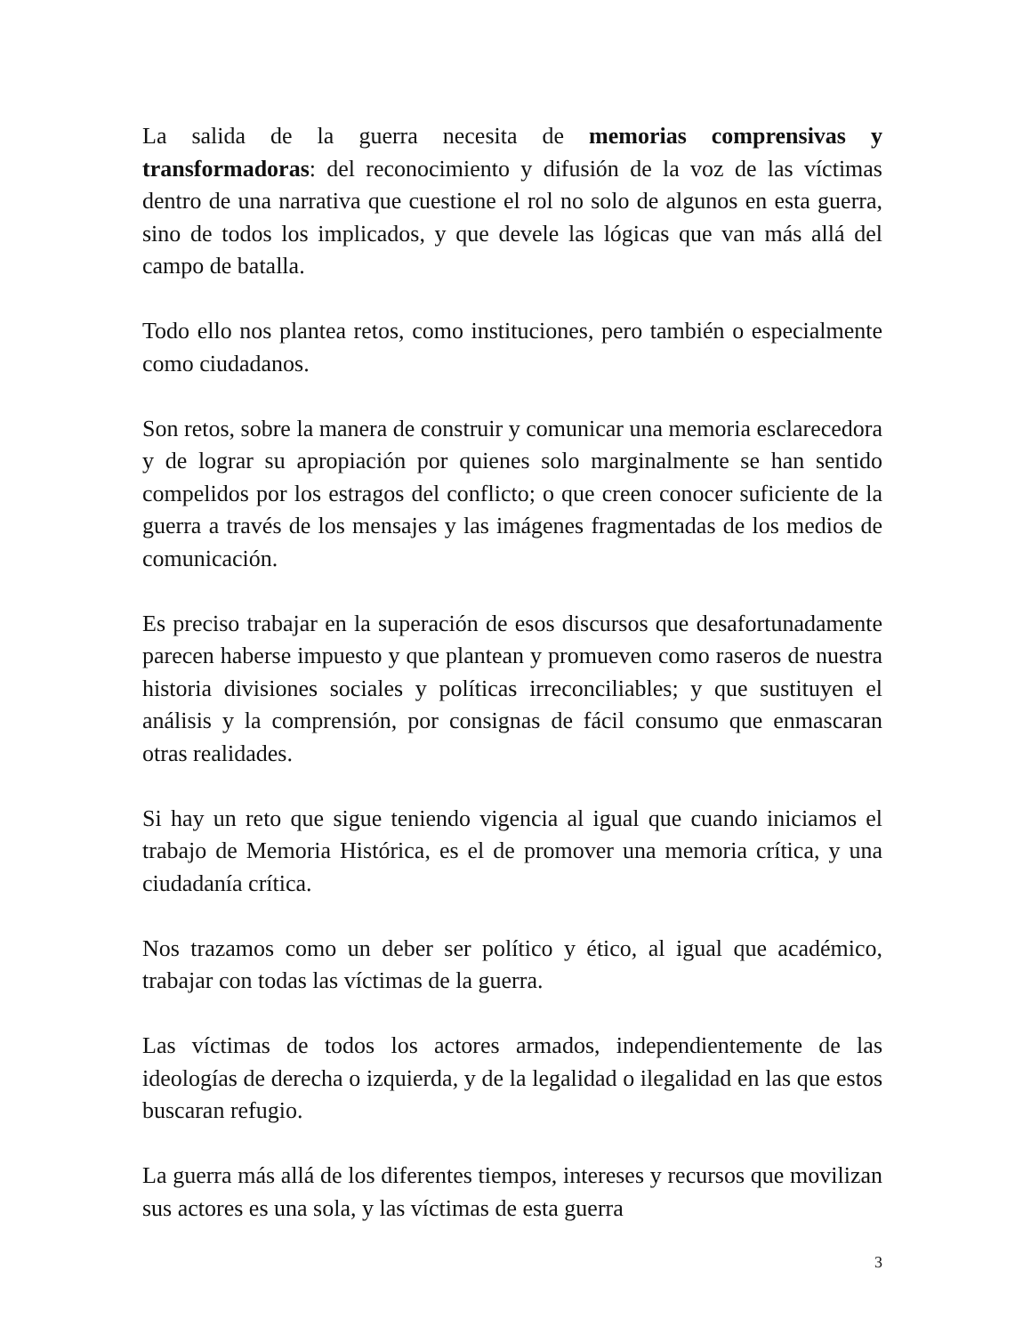La salida de la guerra necesita de memorias comprensivas y transformadoras: del reconocimiento y difusión de la voz de las víctimas dentro de una narrativa que cuestione el rol no solo de algunos en esta guerra, sino de todos los implicados, y que devele las lógicas que van más allá del campo de batalla.
Todo ello nos plantea retos, como instituciones, pero también o especialmente como ciudadanos.
Son retos, sobre la manera de construir y comunicar una memoria esclarecedora y de lograr su apropiación por quienes solo marginalmente se han sentido compelidos por los estragos del conflicto; o que creen conocer suficiente de la guerra a través de los mensajes y las imágenes fragmentadas de los medios de comunicación.
Es preciso trabajar en la superación de esos discursos que desafortunadamente parecen haberse impuesto y que plantean y promueven como raseros de nuestra historia divisiones sociales y políticas irreconciliables; y que sustituyen el análisis y la comprensión, por consignas de fácil consumo que enmascaran otras realidades.
Si hay un reto que sigue teniendo vigencia al igual que cuando iniciamos el trabajo de Memoria Histórica, es el de promover una memoria crítica, y una ciudadanía crítica.
Nos trazamos como un deber ser político y ético, al igual que académico, trabajar con todas las víctimas de la guerra.
Las víctimas de todos los actores armados, independientemente de las ideologías de derecha o izquierda, y de la legalidad o ilegalidad en las que estos buscaran refugio.
La guerra más allá de los diferentes tiempos, intereses y recursos que movilizan sus actores es una sola, y las víctimas de esta guerra
3